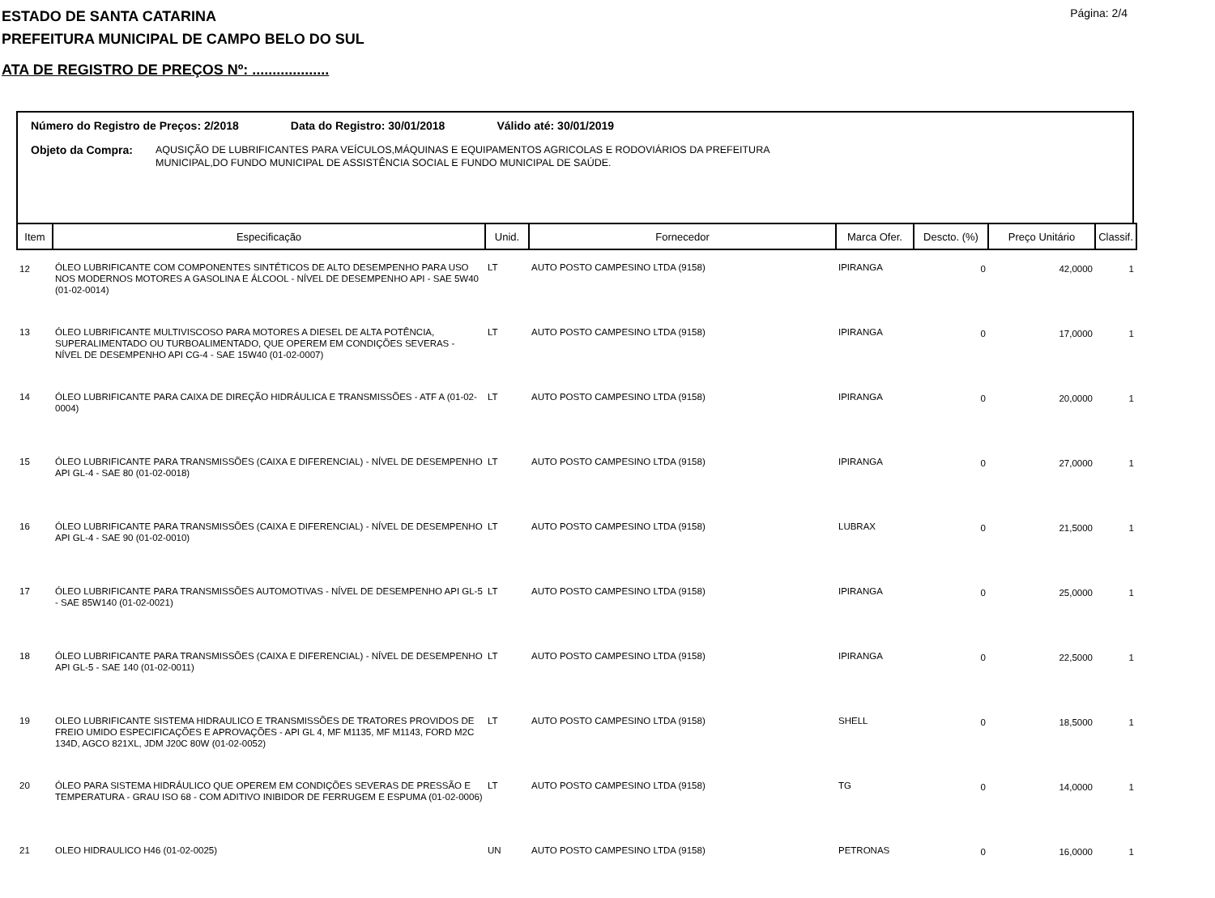Página: 2/4
ESTADO DE SANTA CATARINA
PREFEITURA MUNICIPAL DE CAMPO BELO DO SUL
ATA DE REGISTRO DE PREÇOS Nº: ...................
Número do Registro de Preços: 2/2018 Data do Registro: 30/01/2018 Válido até: 30/01/2019
Objeto da Compra:
AQUSIÇÃO DE LUBRIFICANTES PARA VEÍCULOS,MÁQUINAS E EQUIPAMENTOS AGRICOLAS E RODOVIÁRIOS DA PREFEITURA
MUNICIPAL,DO FUNDO MUNICIPAL DE ASSISTÊNCIA SOCIAL E FUNDO MUNICIPAL DE SAÚDE.
| Item | Especificação | Unid. | Fornecedor | Marca Ofer. | Descto. (%) | Preço Unitário | Classif. |
| --- | --- | --- | --- | --- | --- | --- | --- |
| 12 | ÓLEO LUBRIFICANTE COM COMPONENTES SINTÉTICOS DE ALTO DESEMPENHO PARA USO NOS MODERNOS MOTORES A GASOLINA E ÁLCOOL - NÍVEL DE DESEMPENHO API - SAE 5W40 (01-02-0014) | LT | AUTO POSTO CAMPESINO LTDA (9158) | IPIRANGA | 0 | 42,0000 | 1 |
| 13 | ÓLEO LUBRIFICANTE MULTIVISCOSO PARA MOTORES A DIESEL DE ALTA POTÊNCIA, SUPERALIMENTADO OU TURBOALIMENTADO, QUE OPEREM EM CONDIÇÕES SEVERAS - NÍVEL DE DESEMPENHO API CG-4 - SAE 15W40 (01-02-0007) | LT | AUTO POSTO CAMPESINO LTDA (9158) | IPIRANGA | 0 | 17,0000 | 1 |
| 14 | ÓLEO LUBRIFICANTE PARA CAIXA DE DIREÇÃO HIDRÁULICA E TRANSMISSÕES - ATF A (01-02-0004) | LT | AUTO POSTO CAMPESINO LTDA (9158) | IPIRANGA | 0 | 20,0000 | 1 |
| 15 | ÓLEO LUBRIFICANTE PARA TRANSMISSÕES (CAIXA E DIFERENCIAL) - NÍVEL DE DESEMPENHO API GL-4 - SAE 80 (01-02-0018) | LT | AUTO POSTO CAMPESINO LTDA (9158) | IPIRANGA | 0 | 27,0000 | 1 |
| 16 | ÓLEO LUBRIFICANTE PARA TRANSMISSÕES (CAIXA E DIFERENCIAL) - NÍVEL DE DESEMPENHO API GL-4 - SAE 90 (01-02-0010) | LT | AUTO POSTO CAMPESINO LTDA (9158) | LUBRAX | 0 | 21,5000 | 1 |
| 17 | ÓLEO LUBRIFICANTE PARA TRANSMISSÕES AUTOMOTIVAS - NÍVEL DE DESEMPENHO API GL-5 - SAE 85W140 (01-02-0021) | LT | AUTO POSTO CAMPESINO LTDA (9158) | IPIRANGA | 0 | 25,0000 | 1 |
| 18 | ÓLEO LUBRIFICANTE PARA TRANSMISSÕES (CAIXA E DIFERENCIAL) - NÍVEL DE DESEMPENHO API GL-5 - SAE 140 (01-02-0011) | LT | AUTO POSTO CAMPESINO LTDA (9158) | IPIRANGA | 0 | 22,5000 | 1 |
| 19 | OLEO LUBRIFICANTE SISTEMA HIDRAULICO E TRANSMISSÕES DE TRATORES PROVIDOS DE FREIO UMIDO ESPECIFICAÇÕES E APROVAÇÕES - API GL 4, MF M1135, MF M1143, FORD M2C 134D, AGCO 821XL, JDM J20C 80W (01-02-0052) | LT | AUTO POSTO CAMPESINO LTDA (9158) | SHELL | 0 | 18,5000 | 1 |
| 20 | ÓLEO PARA SISTEMA HIDRÁULICO QUE OPEREM EM CONDIÇÕES SEVERAS DE PRESSÃO E TEMPERATURA - GRAU ISO 68 - COM ADITIVO INIBIDOR DE FERRUGEM E ESPUMA (01-02-0006) | LT | AUTO POSTO CAMPESINO LTDA (9158) | TG | 0 | 14,0000 | 1 |
| 21 | OLEO HIDRAULICO H46 (01-02-0025) | UN | AUTO POSTO CAMPESINO LTDA (9158) | PETRONAS | 0 | 16,0000 | 1 |